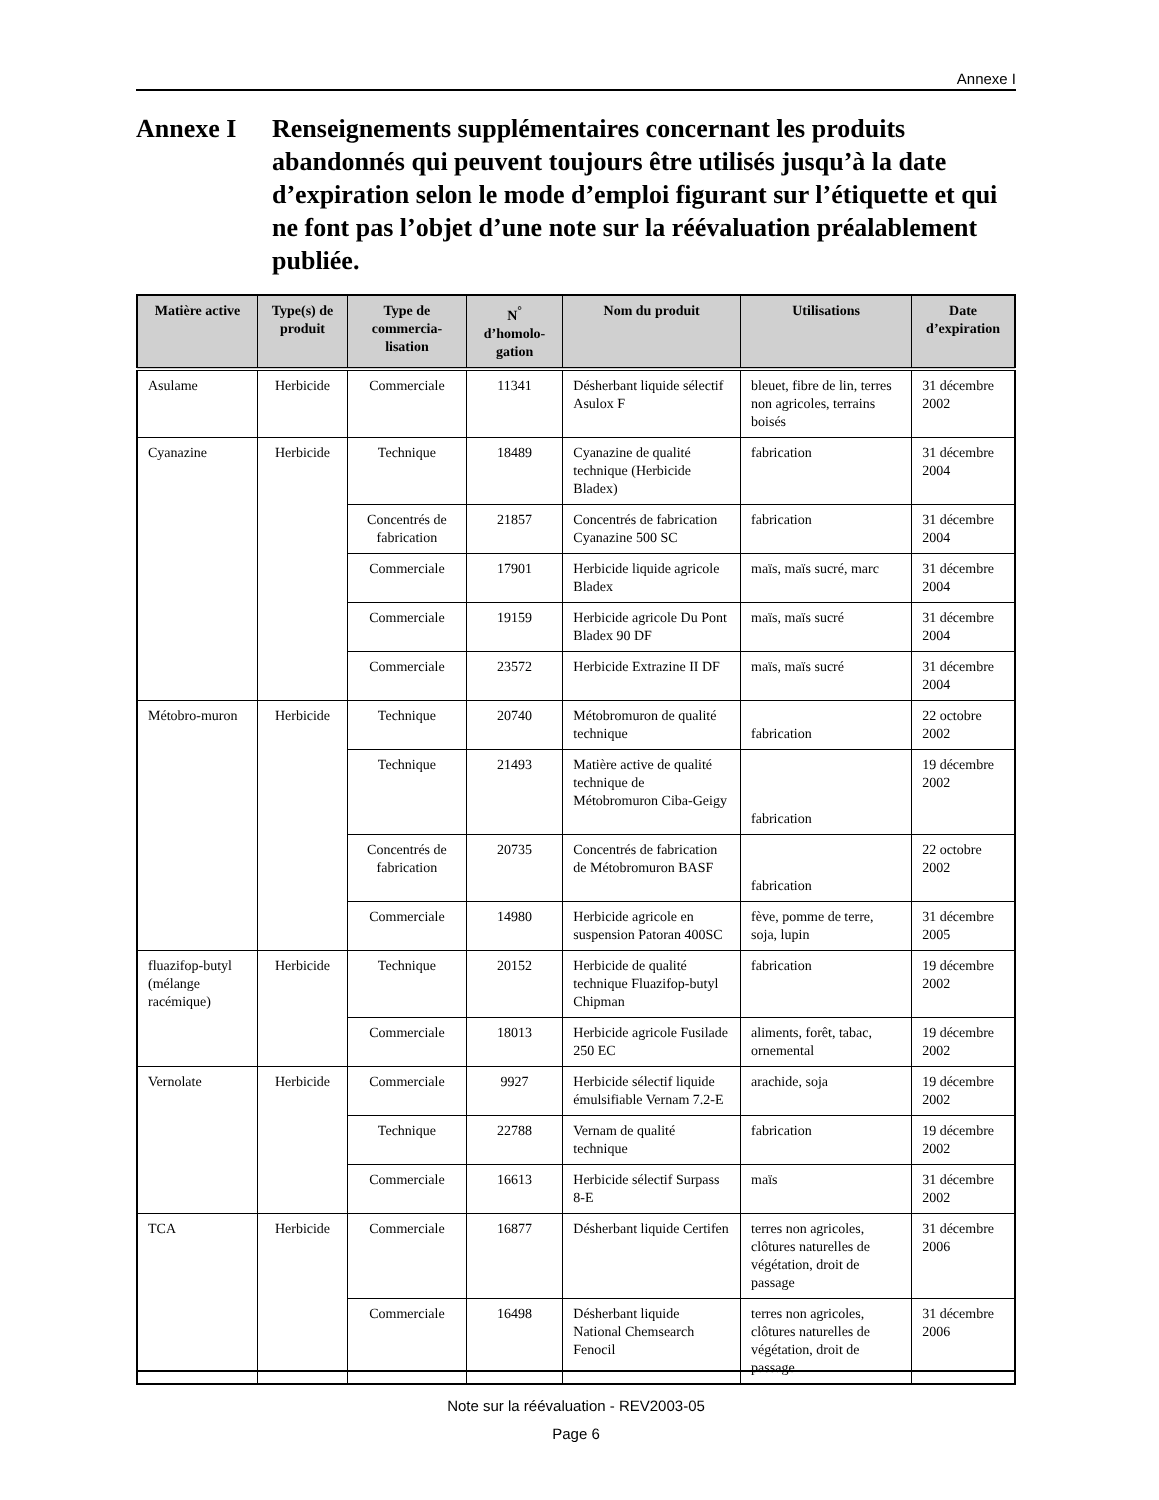Annexe I
Annexe I Renseignements supplémentaires concernant les produits abandonnés qui peuvent toujours être utilisés jusqu’à la date d’expiration selon le mode d’emploi figurant sur l’étiquette et qui ne font pas l’objet d’une note sur la réévaluation préalablement publiée.
| Matière active | Type(s) de produit | Type de commercia-lisation | N<sup>°</sup> d’homolo-gation | Nom du produit | Utilisations | Date d’expiration |
| --- | --- | --- | --- | --- | --- | --- |
| Asulame | Herbicide | Commerciale | 11341 | Désherbant liquide sélectif Asulox F | bleuet, fibre de lin, terres non agricoles, terrains boisés | 31 décembre 2002 |
| Cyanazine | Herbicide | Technique | 18489 | Cyanazine de qualité technique (Herbicide Bladex) | fabrication | 31 décembre 2004 |
| | | Concentrés de fabrication | 21857 | Concentrés de fabrication Cyanazine 500 SC | fabrication | 31 décembre 2004 |
| | | Commerciale | 17901 | Herbicide liquide agricole Bladex | maïs, maïs sucré, marc | 31 décembre 2004 |
| | | Commerciale | 19159 | Herbicide agricole Du Pont Bladex 90 DF | maïs, maïs sucré | 31 décembre 2004 |
| | | Commerciale | 23572 | Herbicide Extrazine II DF | maïs, maïs sucré | 31 décembre 2004 |
| Métobro-muron | Herbicide | Technique | 20740 | Métobromuron de qualité technique | fabrication | 22 octobre 2002 |
| | | Technique | 21493 | Matière active de qualité technique de Métobromuron Ciba-Geigy | fabrication | 19 décembre 2002 |
| | | Concentrés de fabrication | 20735 | Concentrés de fabrication de Métobromuron BASF | fabrication | 22 octobre 2002 |
| | | Commerciale | 14980 | Herbicide agricole en suspension Patoran 400SC | fève, pomme de terre, soja, lupin | 31 décembre 2005 |
| fluazifop-butyl (mélange racémique) | Herbicide | Technique | 20152 | Herbicide de qualité technique Fluazifop-butyl Chipman | fabrication | 19 décembre 2002 |
| | | Commerciale | 18013 | Herbicide agricole Fusilade 250 EC | aliments, forêt, tabac, ornemental | 19 décembre 2002 |
| Vernolate | Herbicide | Commerciale | 9927 | Herbicide sélectif liquide émulsifiable Vernam 7.2-E | arachide, soja | 19 décembre 2002 |
| | | Technique | 22788 | Vernam de qualité technique | fabrication | 19 décembre 2002 |
| | | Commerciale | 16613 | Herbicide sélectif Surpass 8-E | maïs | 31 décembre 2002 |
| TCA | Herbicide | Commerciale | 16877 | Désherbant liquide Certifen | terres non agricoles, clôtures naturelles de végétation, droit de passage | 31 décembre 2006 |
| | | Commerciale | 16498 | Désherbant liquide National Chemsearch Fenocil | terres non agricoles, clôtures naturelles de végétation, droit de passage | 31 décembre 2006 |
Note sur la réévaluation - REV2003-05
Page 6